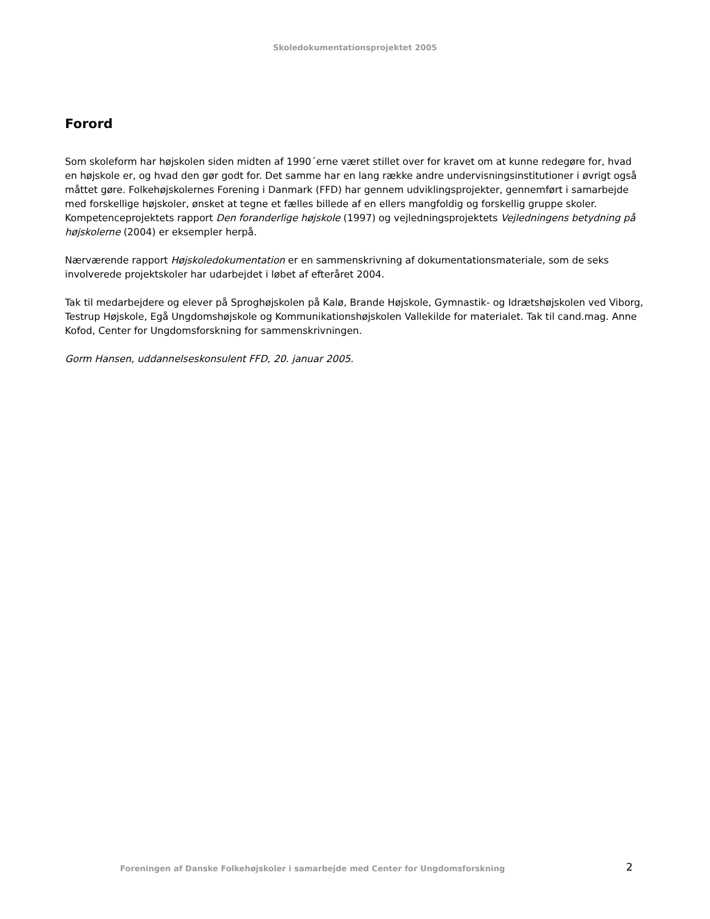Skoledokumentationsprojektet 2005
Forord
Som skoleform har højskolen siden midten af 1990´erne været stillet over for kravet om at kunne redegøre for, hvad en højskole er, og hvad den gør godt for. Det samme har en lang række andre undervisningsinstitutioner i øvrigt også måttet gøre. Folkehøjskolernes Forening i Danmark (FFD) har gennem udviklingsprojekter, gennemført i samarbejde med forskellige højskoler, ønsket at tegne et fælles billede af en ellers mangfoldig og forskellig gruppe skoler. Kompetenceprojektets rapport Den foranderlige højskole (1997) og vejledningsprojektets Vejledningens betydning på højskolerne (2004) er eksempler herpå.
Nærværende rapport Højskoledokumentation er en sammenskrivning af dokumentationsmateriale, som de seks involverede projektskoler har udarbejdet i løbet af efteråret 2004.
Tak til medarbejdere og elever på Sproghøjskolen på Kalø, Brande Højskole, Gymnastik- og Idrætshøjskolen ved Viborg, Testrup Højskole, Egå Ungdomshøjskole og Kommunikationshøjskolen Vallekilde for materialet. Tak til cand.mag. Anne Kofod, Center for Ungdomsforskning for sammenskrivningen.
Gorm Hansen, uddannelseskonsulent FFD, 20. januar 2005.
Foreningen af Danske Folkehøjskoler i samarbejde med Center for Ungdomsforskning 2